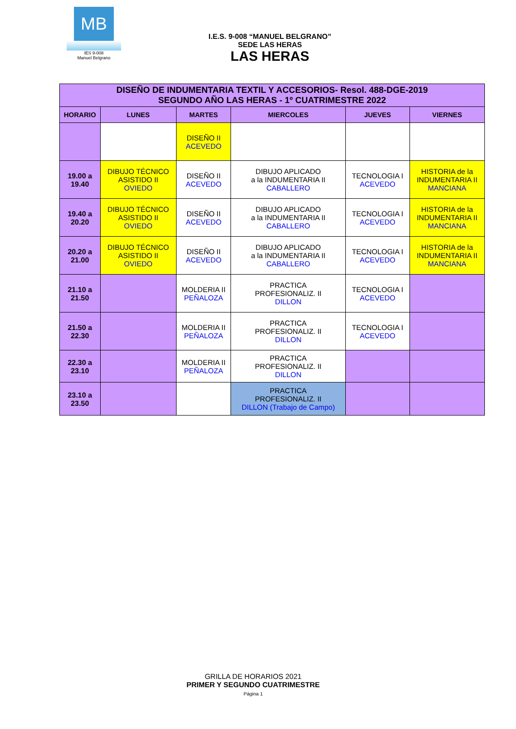MB
IES 9-008
Manuel Belgrano
I.E.S. 9-008 “MANUEL BELGRANO”
SEDE LAS HERAS
LAS HERAS
| DISEÑO DE INDUMENTARIA TEXTIL Y ACCESORIOS- Resol. 488-DGE-2019 SEGUNDO AÑO LAS HERAS - 1º CUATRIMESTRE 2022 | | | | | |
| --- | --- | --- | --- | --- | --- |
| HORARIO | LUNES | MARTES | MIERCOLES | JUEVES | VIERNES |
| | | DISEÑO II ACEVEDO | | | |
| 19.00 a 19.40 | DIBUJO TÉCNICO ASISTIDO II OVIEDO | DISEÑO II ACEVEDO | DIBUJO APLICADO a la INDUMENTARIA II CABALLERO | TECNOLOGIA I ACEVEDO | HISTORIA de la INDUMENTARIA II MANCIANA |
| 19.40 a 20.20 | DIBUJO TÉCNICO ASISTIDO II OVIEDO | DISEÑO II ACEVEDO | DIBUJO APLICADO a la INDUMENTARIA II CABALLERO | TECNOLOGIA I ACEVEDO | HISTORIA de la INDUMENTARIA II MANCIANA |
| 20.20 a 21.00 | DIBUJO TÉCNICO ASISTIDO II OVIEDO | DISEÑO II ACEVEDO | DIBUJO APLICADO a la INDUMENTARIA II CABALLERO | TECNOLOGIA I ACEVEDO | HISTORIA de la INDUMENTARIA II MANCIANA |
| 21.10 a 21.50 | | MOLDERIA II PEÑALOZA | PRACTICA PROFESIONALIZ. II DILLON | TECNOLOGIA I ACEVEDO | |
| 21.50 a 22.30 | | MOLDERIA II PEÑALOZA | PRACTICA PROFESIONALIZ. II DILLON | TECNOLOGIA I ACEVEDO | |
| 22.30 a 23.10 | | MOLDERIA II PEÑALOZA | PRACTICA PROFESIONALIZ. II DILLON | | |
| 23.10 a 23.50 | | | PRACTICA PROFESIONALIZ. II DILLON (Trabajo de Campo) | | |
GRILLA DE HORARIOS 2021
PRIMER Y SEGUNDO CUATRIMESTRE
Página 1